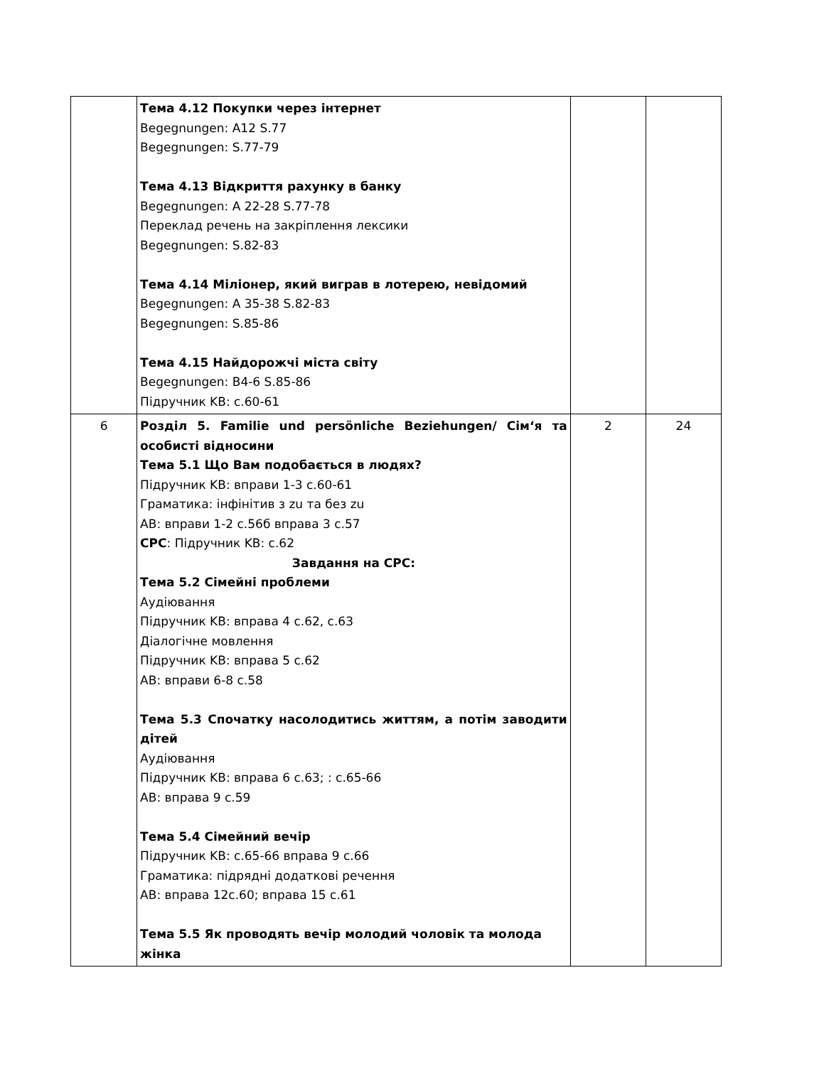| | Тема 4.12 Покупки через інтернет Begegnungen: A12 S.77 Begegnungen: S.77-79 Тема 4.13 Відкриття рахунку в банку Begegnungen: A 22-28 S.77-78 Переклад речень на закріплення лексики Begegnungen: S.82-83 Тема 4.14 Міліонер, який виграв в лотерею, невідомий Begegnungen: A 35-38 S.82-83 Begegnungen: S.85-86 Тема 4.15 Найдорожчі міста світу Begegnungen: B4-6 S.85-86 Підручник KB: с.60-61 | | |
| 6 | Розділ 5. Familie und persönliche Beziehungen/ Сім‘я та особисті відносини Тема 5.1 Що Вам подобається в людях? Підручник KB: вправи 1-3 с.60-61 Граматика: інфінітив з zu та без zu AB: вправи 1-2 с.56б вправа 3 с.57 СРС : Підручник KB: с.62 Завдання на СРС: Тема 5.2 Сімейні проблеми Аудіювання Підручник KB: вправа 4 с.62, с.63 Діалогічне мовлення Підручник KB: вправа 5 с.62 AB: вправи 6-8 с.58 Тема 5.3 Спочатку насолодитись життям, а потім заводити дітей Аудіювання Підручник KB: вправа 6 с.63; : с.65-66 AB: вправа 9 с.59 Тема 5.4 Сімейний вечір Підручник KB: с.65-66 вправа 9 с.66 Граматика: підрядні додаткові речення AB: вправа 12с.60; вправа 15 с.61 Тема 5.5 Як проводять вечір молодий чоловік та молода жінка | 2 | 24 |